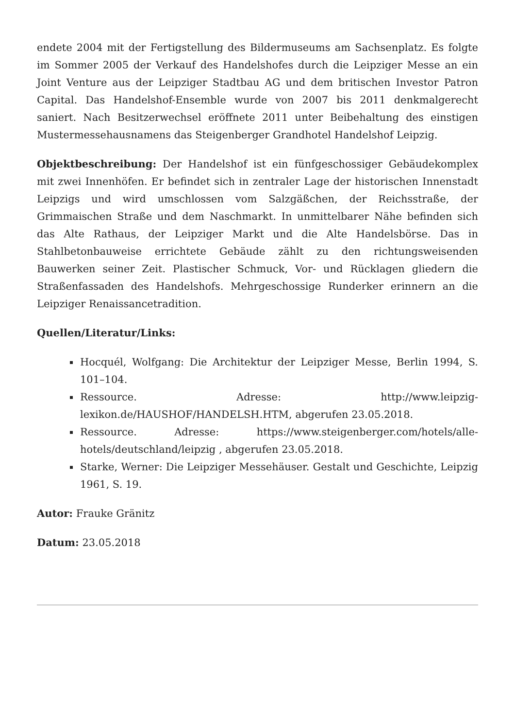endete 2004 mit der Fertigstellung des Bildermuseums am Sachsenplatz. Es folgte im Sommer 2005 der Verkauf des Handelshofes durch die Leipziger Messe an ein Joint Venture aus der Leipziger Stadtbau AG und dem britischen Investor Patron Capital. Das Handelshof-Ensemble wurde von 2007 bis 2011 denkmalgerecht saniert. Nach Besitzerwechsel eröffnete 2011 unter Beibehaltung des einstigen Mustermessehausnamens das Steigenberger Grandhotel Handelshof Leipzig.
Objektbeschreibung: Der Handelshof ist ein fünfgeschossiger Gebäudekomplex mit zwei Innenhöfen. Er befindet sich in zentraler Lage der historischen Innenstadt Leipzigs und wird umschlossen vom Salzgäßchen, der Reichsstraße, der Grimmaischen Straße und dem Naschmarkt. In unmittelbarer Nähe befinden sich das Alte Rathaus, der Leipziger Markt und die Alte Handelsbörse. Das in Stahlbetonbauweise errichtete Gebäude zählt zu den richtungsweisenden Bauwerken seiner Zeit. Plastischer Schmuck, Vor- und Rücklagen gliedern die Straßenfassaden des Handelshofs. Mehrgeschossige Runderker erinnern an die Leipziger Renaissancetradition.
Quellen/Literatur/Links:
Hocquél, Wolfgang: Die Architektur der Leipziger Messe, Berlin 1994, S. 101–104.
Ressource. Adresse: http://www.leipzig-lexikon.de/HAUSHOF/HANDELSH.HTM, abgerufen 23.05.2018.
Ressource. Adresse: https://www.steigenberger.com/hotels/alle-hotels/deutschland/leipzig , abgerufen 23.05.2018.
Starke, Werner: Die Leipziger Messehäuser. Gestalt und Geschichte, Leipzig 1961, S. 19.
Autor: Frauke Gränitz
Datum: 23.05.2018